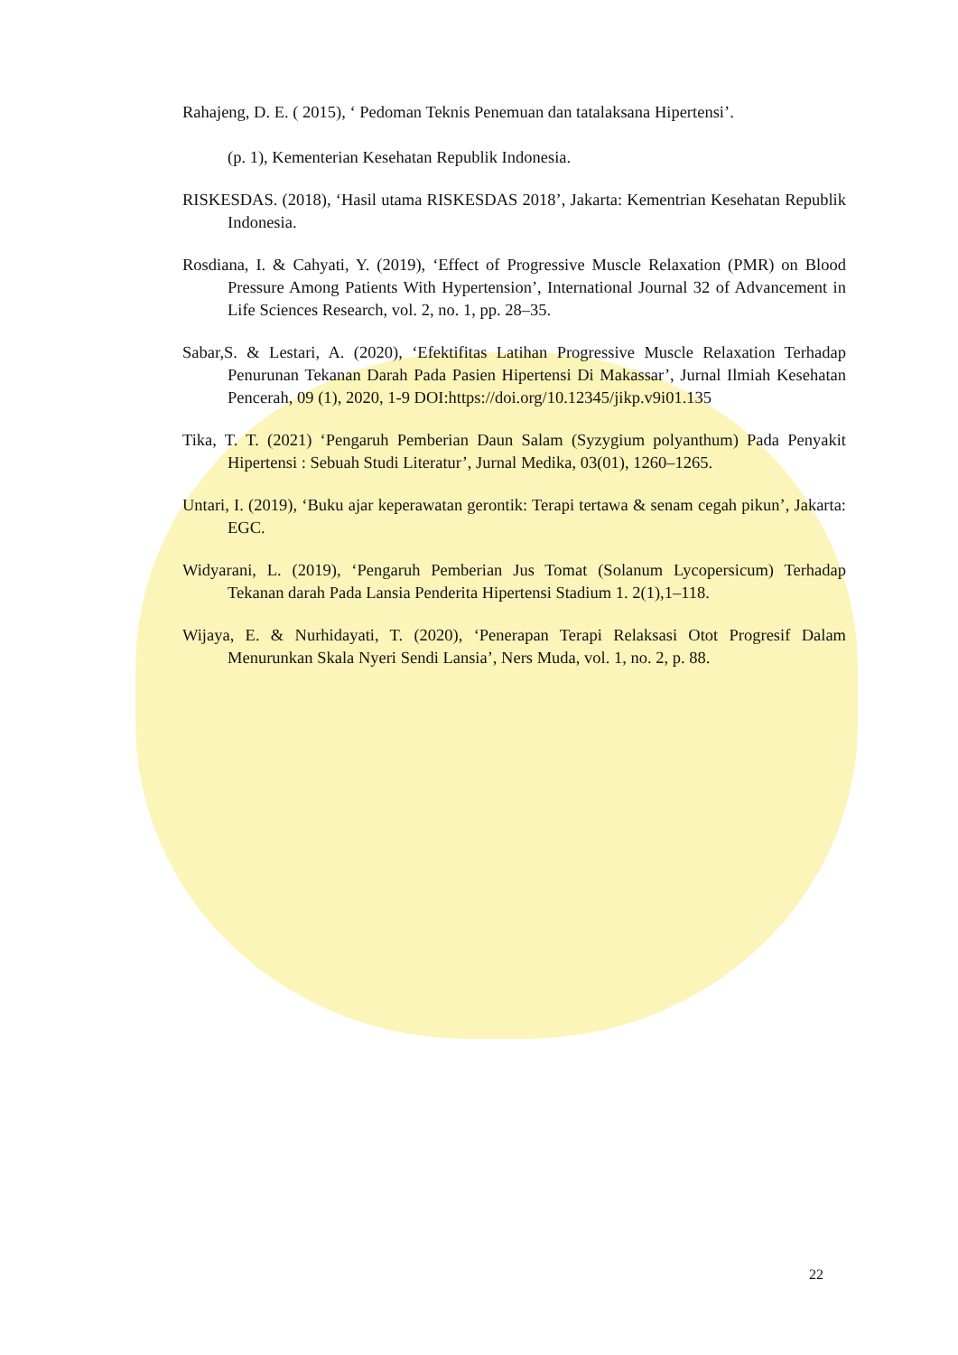Rahajeng, D. E. ( 2015), ‘ Pedoman Teknis Penemuan dan tatalaksana Hipertensi’.
(p. 1), Kementerian Kesehatan Republik Indonesia.
RISKESDAS. (2018), ‘Hasil utama RISKESDAS 2018’, Jakarta: Kementrian Kesehatan Republik Indonesia.
Rosdiana, I. & Cahyati, Y. (2019), ‘Effect of Progressive Muscle Relaxation (PMR) on Blood Pressure Among Patients With Hypertension’, International Journal 32 of Advancement in Life Sciences Research, vol. 2, no. 1, pp. 28–35.
Sabar,S. & Lestari, A. (2020), ‘Efektifitas Latihan Progressive Muscle Relaxation Terhadap Penurunan Tekanan Darah Pada Pasien Hipertensi Di Makassar’, Jurnal Ilmiah Kesehatan Pencerah, 09 (1), 2020, 1-9 DOI:https://doi.org/10.12345/jikp.v9i01.135
Tika, T. T. (2021) ‘Pengaruh Pemberian Daun Salam (Syzygium polyanthum) Pada Penyakit Hipertensi : Sebuah Studi Literatur’, Jurnal Medika, 03(01), 1260–1265.
Untari, I. (2019), ‘Buku ajar keperawatan gerontik: Terapi tertawa & senam cegah pikun’, Jakarta: EGC.
Widyarani, L. (2019), ‘Pengaruh Pemberian Jus Tomat (Solanum Lycopersicum) Terhadap Tekanan darah Pada Lansia Penderita Hipertensi Stadium 1. 2(1),1–118.
Wijaya, E. & Nurhidayati, T. (2020), ‘Penerapan Terapi Relaksasi Otot Progresif Dalam Menurunkan Skala Nyeri Sendi Lansia’, Ners Muda, vol. 1, no. 2, p. 88.
22